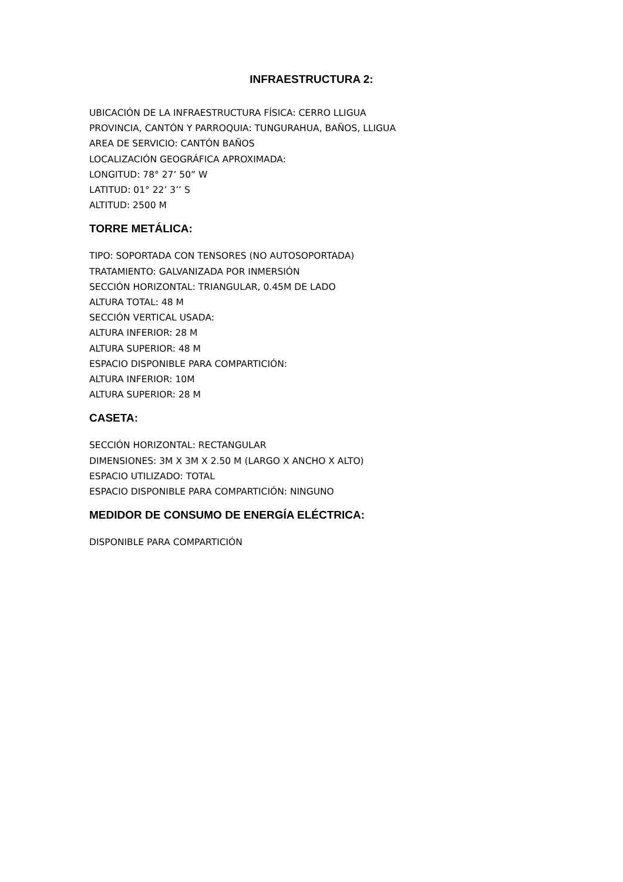INFRAESTRUCTURA 2:
UBICACIÓN DE LA INFRAESTRUCTURA FÍSICA: CERRO LLIGUA
PROVINCIA, CANTÓN Y PARROQUIA: TUNGURAHUA, BAÑOS, LLIGUA
AREA DE SERVICIO: CANTÓN BAÑOS
LOCALIZACIÓN GEOGRÁFICA APROXIMADA:
LONGITUD: 78° 27’ 50” W
LATITUD: 01° 22’ 3’’ S
ALTITUD: 2500 M
TORRE METÁLICA:
TIPO: SOPORTADA CON TENSORES (NO AUTOSOPORTADA)
TRATAMIENTO: GALVANIZADA POR INMERSIÓN
SECCIÓN HORIZONTAL: TRIANGULAR, 0.45M DE LADO
ALTURA TOTAL: 48 M
SECCIÓN VERTICAL USADA:
ALTURA INFERIOR: 28 M
ALTURA SUPERIOR: 48 M
ESPACIO DISPONIBLE PARA COMPARTICIÓN:
ALTURA INFERIOR: 10M
ALTURA SUPERIOR: 28 M
CASETA:
SECCIÓN HORIZONTAL: RECTANGULAR
DIMENSIONES: 3M X 3M X 2.50 M (LARGO X ANCHO X ALTO)
ESPACIO UTILIZADO: TOTAL
ESPACIO DISPONIBLE PARA COMPARTICIÓN: NINGUNO
MEDIDOR DE CONSUMO DE ENERGÍA ELÉCTRICA:
DISPONIBLE PARA COMPARTICIÓN